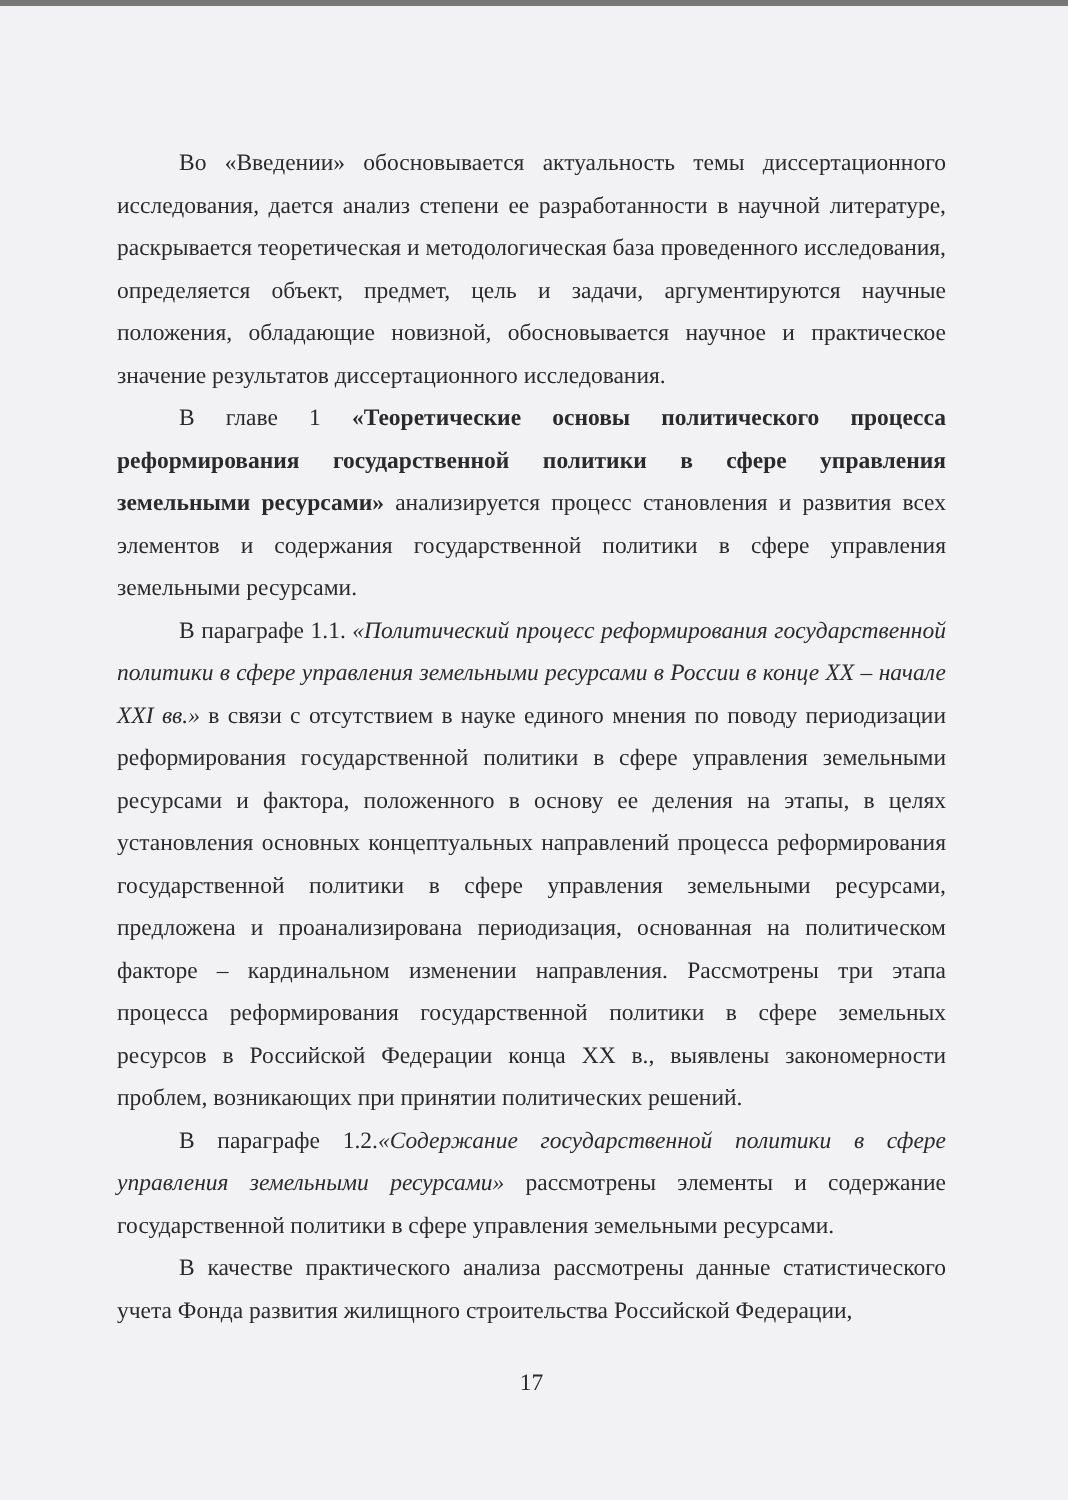Во «Введении» обосновывается актуальность темы диссертационного исследования, дается анализ степени ее разработанности в научной литературе, раскрывается теоретическая и методологическая база проведенного исследования, определяется объект, предмет, цель и задачи, аргументируются научные положения, обладающие новизной, обосновывается научное и практическое значение результатов диссертационного исследования.
В главе 1 «Теоретические основы политического процесса реформирования государственной политики в сфере управления земельными ресурсами» анализируется процесс становления и развития всех элементов и содержания государственной политики в сфере управления земельными ресурсами.
В параграфе 1.1. «Политический процесс реформирования государственной политики в сфере управления земельными ресурсами в России в конце XX – начале XXI вв.» в связи с отсутствием в науке единого мнения по поводу периодизации реформирования государственной политики в сфере управления земельными ресурсами и фактора, положенного в основу ее деления на этапы, в целях установления основных концептуальных направлений процесса реформирования государственной политики в сфере управления земельными ресурсами, предложена и проанализирована периодизация, основанная на политическом факторе – кардинальном изменении направления. Рассмотрены три этапа процесса реформирования государственной политики в сфере земельных ресурсов в Российской Федерации конца XX в., выявлены закономерности проблем, возникающих при принятии политических решений.
В параграфе 1.2.«Содержание государственной политики в сфере управления земельными ресурсами» рассмотрены элементы и содержание государственной политики в сфере управления земельными ресурсами.
В качестве практического анализа рассмотрены данные статистического учета Фонда развития жилищного строительства Российской Федерации,
17